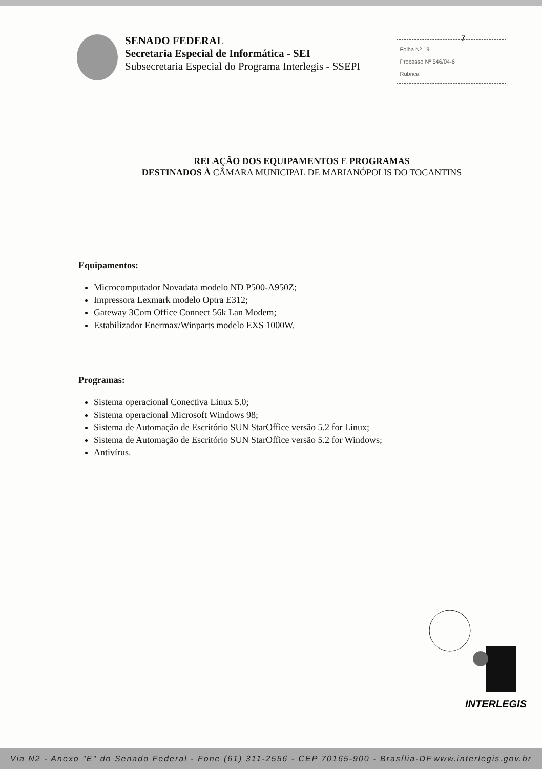7
SENADO FEDERAL
Secretaria Especial de Informática - SEI
Subsecretaria Especial do Programa Interlegis - SSEPI
Folha Nº 19
Processo Nº 546/04-6
Rubrica
RELAÇÃO DOS EQUIPAMENTOS E PROGRAMAS
DESTINADOS À CÂMARA MUNICIPAL DE MARIANÓPOLIS DO TOCANTINS
Equipamentos:
Microcomputador Novadata modelo ND P500-A950Z;
Impressora Lexmark modelo Optra E312;
Gateway 3Com Office Connect 56k Lan Modem;
Estabilizador Enermax/Winparts modelo EXS 1000W.
Programas:
Sistema operacional Conectiva Linux 5.0;
Sistema operacional Microsoft Windows 98;
Sistema de Automação de Escritório SUN StarOffice versão 5.2 for Linux;
Sistema de Automação de Escritório SUN StarOffice versão 5.2 for Windows;
Antivírus.
INTERLEGIS
Via N2 - Anexo "E" do Senado Federal - Fone (61) 311-2556 - CEP 70165-900 - Brasília-DF www.interlegis.gov.br